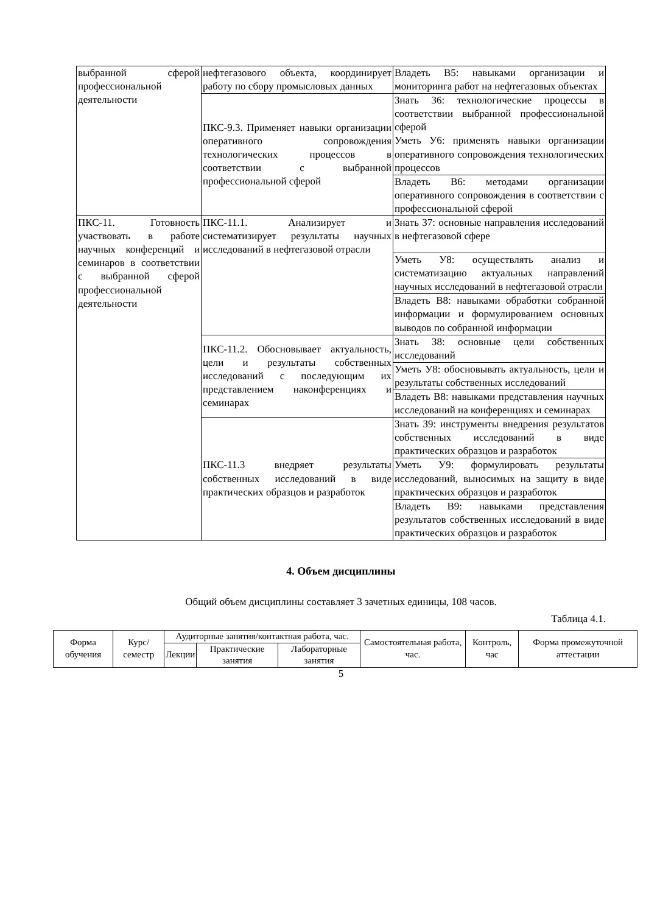| выбранной сферой профессиональной деятельности | нефтегазового объекта, координирует работу по сбору промысловых данных | Владеть В5: навыками организации и мониторинга работ на нефтегазовых объектах |
| | ПКС-9.3. Применяет навыки организации оперативного сопровождения технологических процессов в соответствии с выбранной профессиональной сферой | Знать З6: технологические процессы в соответствии выбранной профессиональной сферой Уметь У6: применять навыки организации оперативного сопровождения технологических процессов |
| | | Владеть В6: методами организации оперативного сопровождения в соответствии с профессиональной сферой |
| ПКС-11. Готовность участвовать в работе научных конференций и семинаров в соответствии с выбранной сферой профессиональной деятельности | ПКС-11.1. Анализирует и систематизирует результаты научных исследований в нефтегазовой отрасли | Знать З7: основные направления исследований в нефтегазовой сфере |
| | | Уметь У8: осуществлять анализ и систематизацию актуальных направлений научных исследований в нефтегазовой отрасли |
| | | Владеть В8: навыками обработки собранной информации и формулированием основных выводов по собранной информации |
| | ПКС-11.2. Обосновывает актуальность, цели и результаты собственных исследований с последующим их представлением наконференциях и семинарах | Знать З8: основные цели собственных исследований |
| | | Уметь У8: обосновывать актуальность, цели и результаты собственных исследований |
| | | Владеть В8: навыками представления научных исследований на конференциях и семинарах |
| | ПКС-11.3 внедряет результаты собственных исследований в виде практических образцов и разработок | Знать З9: инструменты внедрения результатов собственных исследований в виде практических образцов и разработок |
| | | Уметь У9: формулировать результаты исследований, выносимых на защиту в виде практических образцов и разработок |
| | | Владеть В9: навыками представления результатов собственных исследований в виде практических образцов и разработок |
4. Объем дисциплины
Общий объем дисциплины составляет 3 зачетных единицы, 108 часов.
Таблица 4.1.
| Форма обучения | Курс/ семестр | Аудиторные занятия/контактная работа, час. | | | Самостоятельная работа, час. | Контроль, час | Форма промежуточной аттестации |
| --- | --- | --- | --- | --- | --- | --- | --- |
| | | Лекции | Практические занятия | Лабораторные занятия | | | |
5